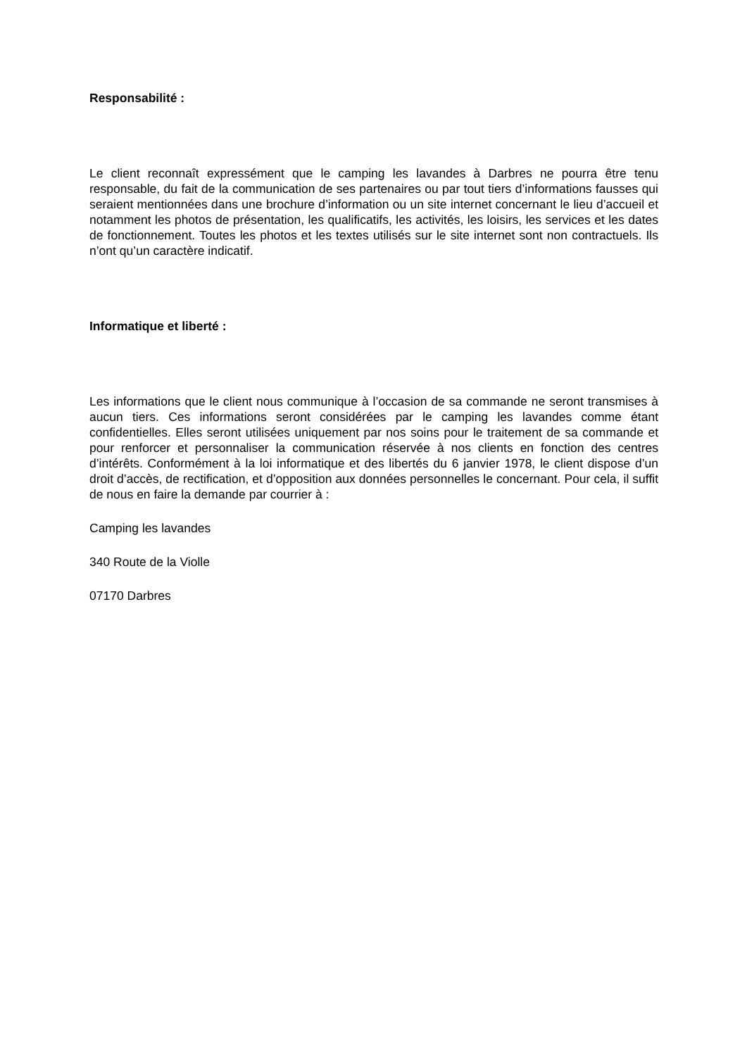Responsabilité :
Le client reconnaît expressément que le camping les lavandes à Darbres ne pourra être tenu responsable, du fait de la communication de ses partenaires ou par tout tiers d’informations fausses qui seraient mentionnées dans une brochure d’information ou un site internet concernant le lieu d’accueil et notamment les photos de présentation, les qualificatifs, les activités, les loisirs, les services et les dates de fonctionnement. Toutes les photos et les textes utilisés sur le site internet sont non contractuels. Ils n’ont qu’un caractère indicatif.
Informatique et liberté :
Les informations que le client nous communique à l’occasion de sa commande ne seront transmises à aucun tiers. Ces informations seront considérées par le camping les lavandes comme étant confidentielles. Elles seront utilisées uniquement par nos soins pour le traitement de sa commande et pour renforcer et personnaliser la communication réservée à nos clients en fonction des centres d’intérêts. Conformément à la loi informatique et des libertés du 6 janvier 1978, le client dispose d’un droit d’accès, de rectification, et d’opposition aux données personnelles le concernant. Pour cela, il suffit de nous en faire la demande par courrier à :
Camping les lavandes
340 Route de la Violle
07170 Darbres